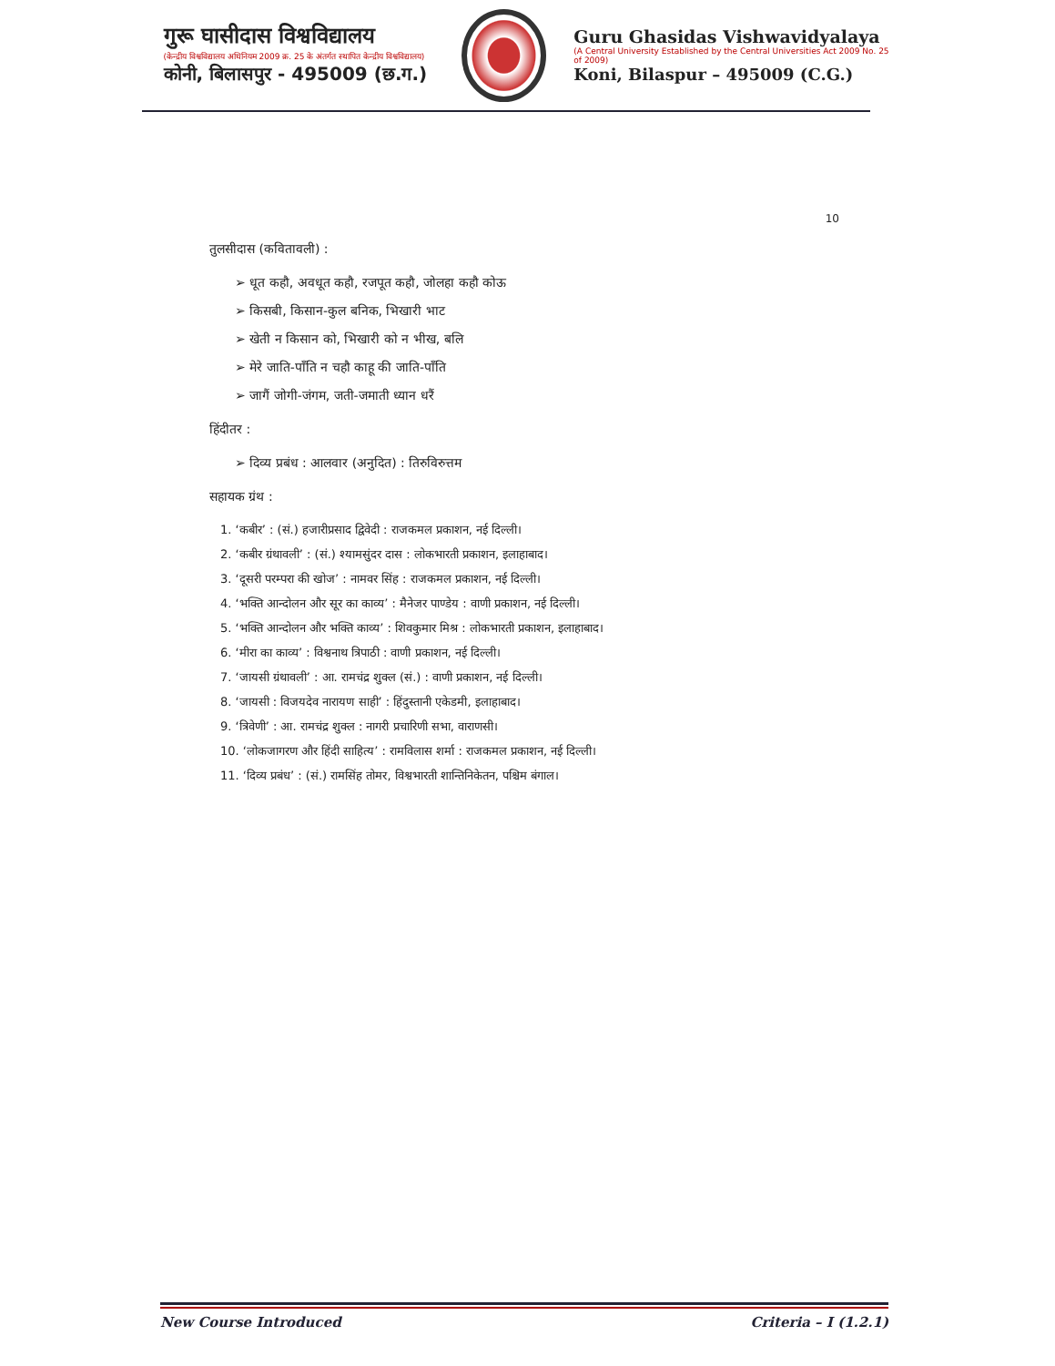गुरू घासीदास विश्वविद्यालय
(केन्द्रीय विश्वविद्यालय अधिनियम 2009 क्र. 25 के अंतर्गत स्थापित केन्द्रीय विश्वविद्यालय)
कोनी, बिलासपुर - 495009 (छ.ग.)
Guru Ghasidas Vishwavidyalaya
(A Central University Established by the Central Universities Act 2009 No. 25 of 2009)
Koni, Bilaspur – 495009 (C.G.)
10
तुलसीदास (कवितावली) :
➢ धूत कहौ, अवधूत कहौ, रजपूत कहौ, जोलहा कहौ कोऊ
➢ किसबी, किसान-कुल बनिक, भिखारी भाट
➢ खेती न किसान को, भिखारी को न भीख, बलि
➢ मेरे जाति-पाँति न चहौ काहू की जाति-पाँति
➢ जागैं जोगी-जंगम, जती-जमाती ध्यान धरैं
हिंदीतर :
➢ दिव्य प्रबंध : आलवार (अनुदित) : तिरुविरुत्तम
सहायक ग्रंथ :
1. ‘कबीर’ : (सं.) हजारीप्रसाद द्विवेदी : राजकमल प्रकाशन, नई दिल्ली।
2. ‘कबीर ग्रंथावली’ : (सं.) श्यामसुंदर दास : लोकभारती प्रकाशन, इलाहाबाद।
3. ‘दूसरी परम्परा की खोज’ : नामवर सिंह : राजकमल प्रकाशन, नई दिल्ली।
4. ‘भक्ति आन्दोलन और सूर का काव्य’ : मैनेजर पाण्डेय : वाणी प्रकाशन, नई दिल्ली।
5. ‘भक्ति आन्दोलन और भक्ति काव्य’ : शिवकुमार मिश्र : लोकभारती प्रकाशन, इलाहाबाद।
6. ‘मीरा का काव्य’ : विश्वनाथ त्रिपाठी : वाणी प्रकाशन, नई दिल्ली।
7. ‘जायसी ग्रंथावली’ : आ. रामचंद्र शुक्ल (सं.) : वाणी प्रकाशन, नई दिल्ली।
8. ‘जायसी : विजयदेव नारायण साही’ : हिंदुस्तानी एकेडमी, इलाहाबाद।
9. ‘त्रिवेणी’ : आ. रामचंद्र शुक्ल : नागरी प्रचारिणी सभा, वाराणसी।
10. ‘लोकजागरण और हिंदी साहित्य’ : रामविलास शर्मा : राजकमल प्रकाशन, नई दिल्ली।
11. ‘दिव्य प्रबंध’ : (सं.) रामसिंह तोमर, विश्वभारती शान्तिनिकेतन, पश्चिम बंगाल।
New Course Introduced Criteria – I (1.2.1)